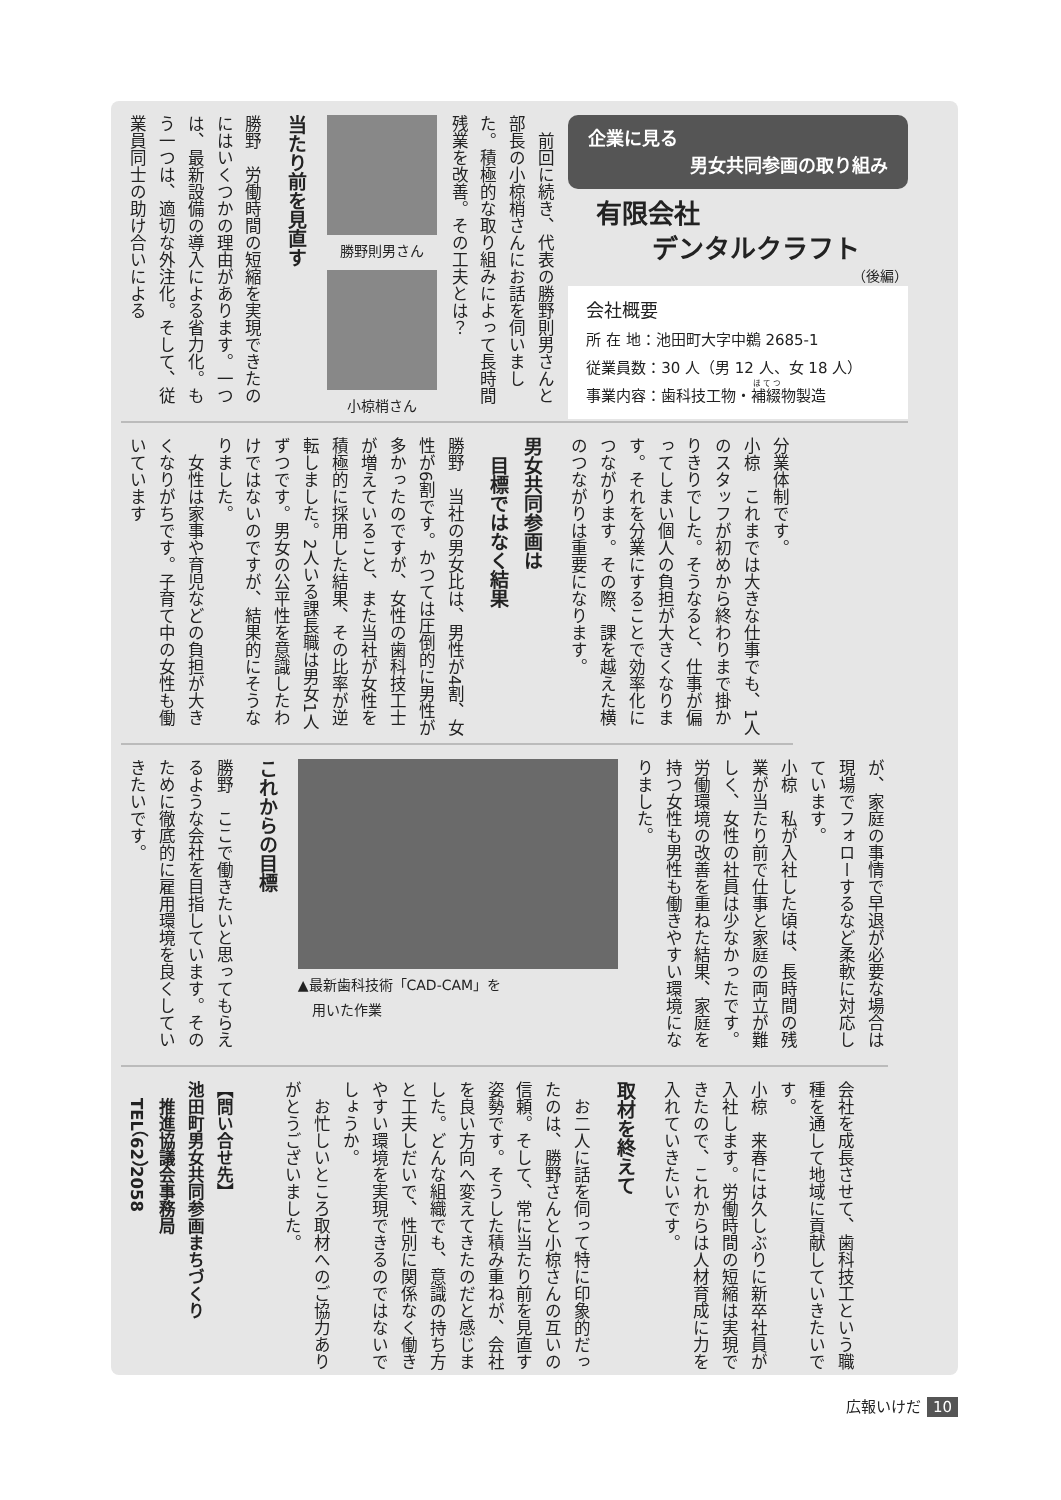企業に見る
男女共同参画の取り組み
有限会社
デンタルクラフト
（後編）
会社概要
所 在 地：池田町大字中鵜 2685-1
従業員数：30 人（男 12 人、女 18 人）
事業内容：歯科技工物・補綴物製造
前回に続き、代表の勝野則男さんと部長の小椋梢さんにお話を伺いました。積極的な取り組みによって長時間残業を改善。その工夫とは？
勝野則男さん
小椋梢さん
当たり前を見直す
勝野　労働時間の短縮を実現できたのにはいくつかの理由があります。一つは、最新設備の導入による省力化。もう一つは、適切な外注化。そして、従業員同士の助け合いによる
分業体制です。
小椋　これまでは大きな仕事でも、1人のスタッフが初めから終わりまで掛かりきりでした。そうなると、仕事が偏ってしまい個人の負担が大きくなります。それを分業にすることで効率化につながります。その際、課を越えた横のつながりは重要になります。
男女共同参画は
　目標ではなく結果
勝野　当社の男女比は、男性が4割、女性が6割です。かつては圧倒的に男性が多かったのですが、女性の歯科技工士が増えていること、また当社が女性を積極的に採用した結果、その比率が逆転しました。2人いる課長職は男女1人ずつです。男女の公平性を意識したわけではないのですが、結果的にそうなりました。
女性は家事や育児などの負担が大きくなりがちです。子育て中の女性も働いています
が、家庭の事情で早退が必要な場合は現場でフォローするなど柔軟に対応しています。
小椋　私が入社した頃は、長時間の残業が当たり前で仕事と家庭の両立が難しく、女性の社員は少なかったです。労働環境の改善を重ねた結果、家庭を持つ女性も男性も働きやすい環境になりました。
▲最新歯科技術「CAD-CAM」を
　用いた作業
これからの目標
勝野　ここで働きたいと思ってもらえるような会社を目指しています。そのために徹底的に雇用環境を良くしていきたいです。
会社を成長させて、歯科技工という職種を通して地域に貢献していきたいです。
小椋　来春には久しぶりに新卒社員が入社します。労働時間の短縮は実現できたので、これからは人材育成に力を入れていきたいです。
取材を終えて
お二人に話を伺って特に印象的だったのは、勝野さんと小椋さんの互いの信頼。そして、常に当たり前を見直す姿勢です。そうした積み重ねが、会社を良い方向へ変えてきたのだと感じました。どんな組織でも、意識の持ち方と工夫しだいで、性別に関係なく働きやすい環境を実現できるのではないでしょうか。
お忙しいところ取材へのご協力ありがとうございました。
【問い合せ先】
池田町男女共同参画まちづくり
　推進協議会事務局
　TEL（62）2058
広報いけだ 10